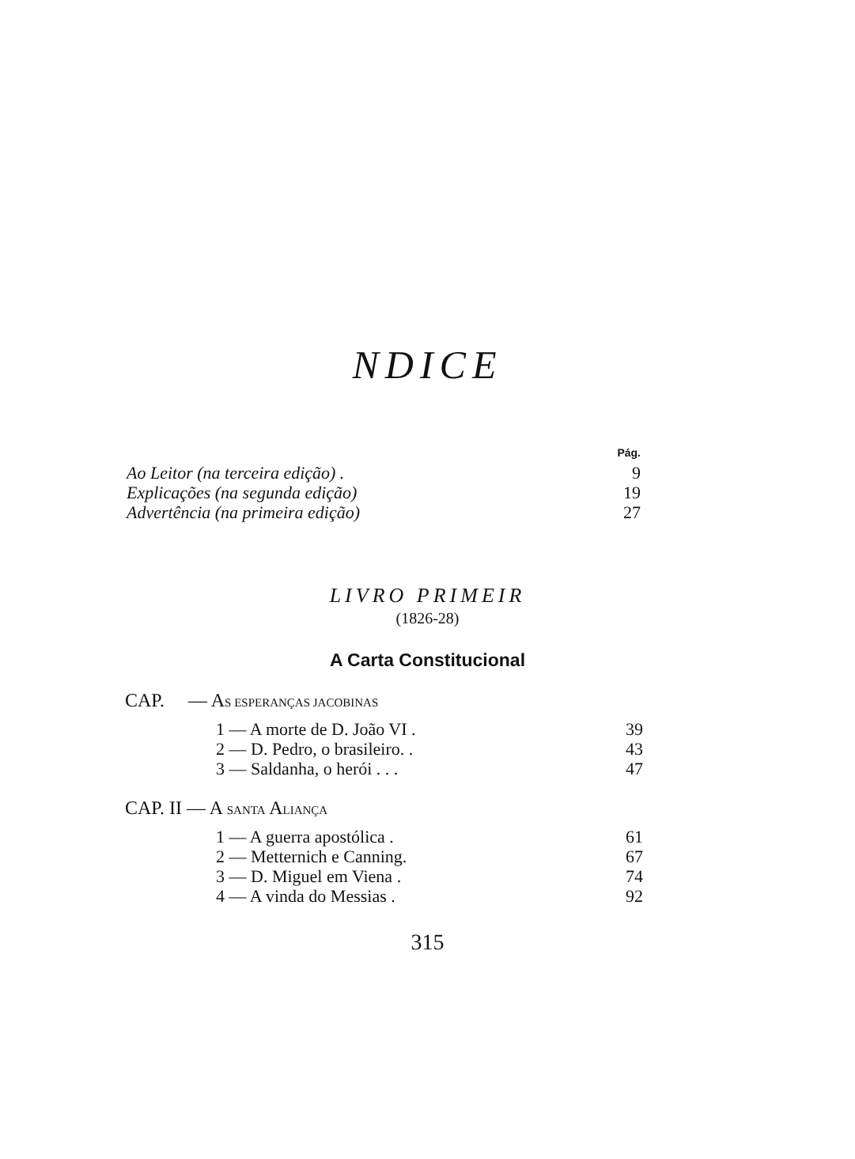NDICE
| | Pág. |
| Ao Leitor (na terceira edição) . | 9 |
| Explicações (na segunda edição) | 19 |
| Advertência (na primeira edição) | 27 |
LIVRO PRIMEIR
(1826-28)
A Carta Constitucional
CAP. — AS ESPERANÇAS JACOBINAS
| 1 — A morte de D. João VI . | 39 |
| 2 — D. Pedro, o brasileiro. . | 43 |
| 3 — Saldanha, o herói . . . | 47 |
CAP. II — A SANTA ALIANÇA
| 1 — A guerra apostólica . | 61 |
| 2 — Metternich e Canning. | 67 |
| 3 — D. Miguel em Viena . | 74 |
| 4 — A vinda do Messias . | 92 |
315